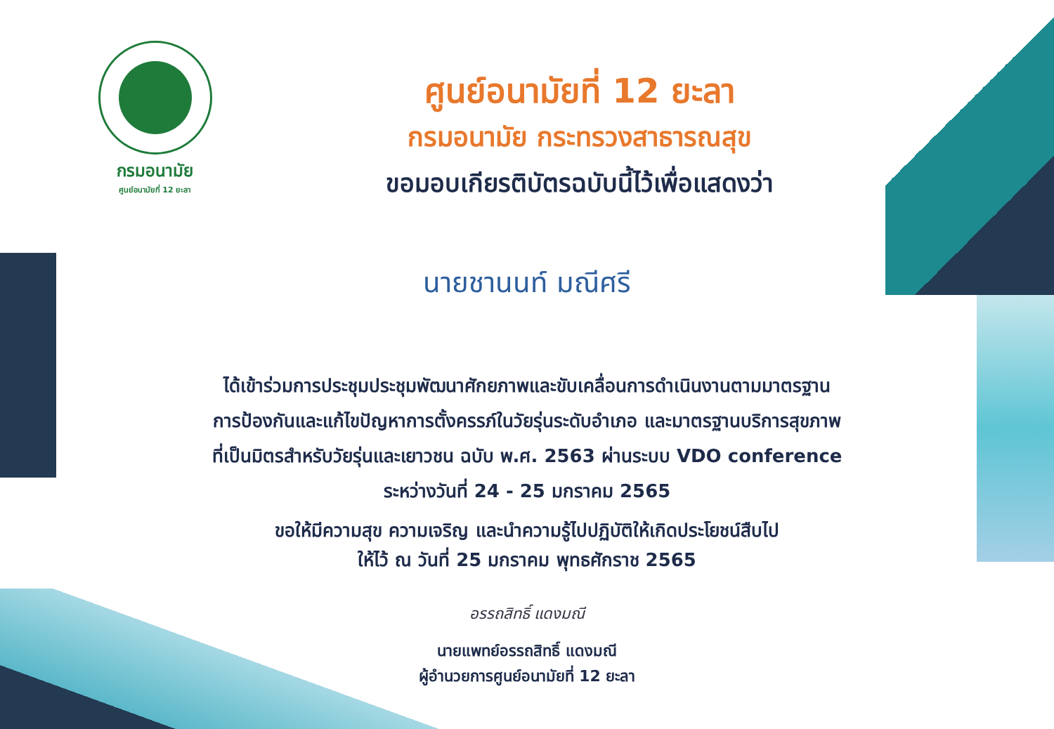กรมอนามัย
ศูนย์อนามัยที่ 12 ยะลา
ศูนย์อนามัยที่ 12 ยะลา
กรมอนามัย กระทรวงสาธารณสุข
ขอมอบเกียรติบัตรฉบับนี้ไว้เพื่อแสดงว่า
นายชานนท์ มณีศรี
ได้เข้าร่วมการประชุมประชุมพัฒนาศักยภาพและขับเคลื่อนการดำเนินงานตามมาตรฐาน
การป้องกันและแก้ไขปัญหาการตั้งครรภ์ในวัยรุ่นระดับอำเภอ และมาตรฐานบริการสุขภาพ
ที่เป็นมิตรสำหรับวัยรุ่นและเยาวชน ฉบับ พ.ศ. 2563 ผ่านระบบ VDO conference
ระหว่างวันที่ 24 - 25 มกราคม 2565
ขอให้มีความสุข ความเจริญ และนำความรู้ไปปฏิบัติให้เกิดประโยชน์สืบไป
ให้ไว้ ณ วันที่ 25 มกราคม พุทธศักราช 2565
อรรถสิทธิ์ แดงมณี
นายแพทย์อรรถสิทธิ์ แดงมณี
ผู้อำนวยการศูนย์อนามัยที่ 12 ยะลา